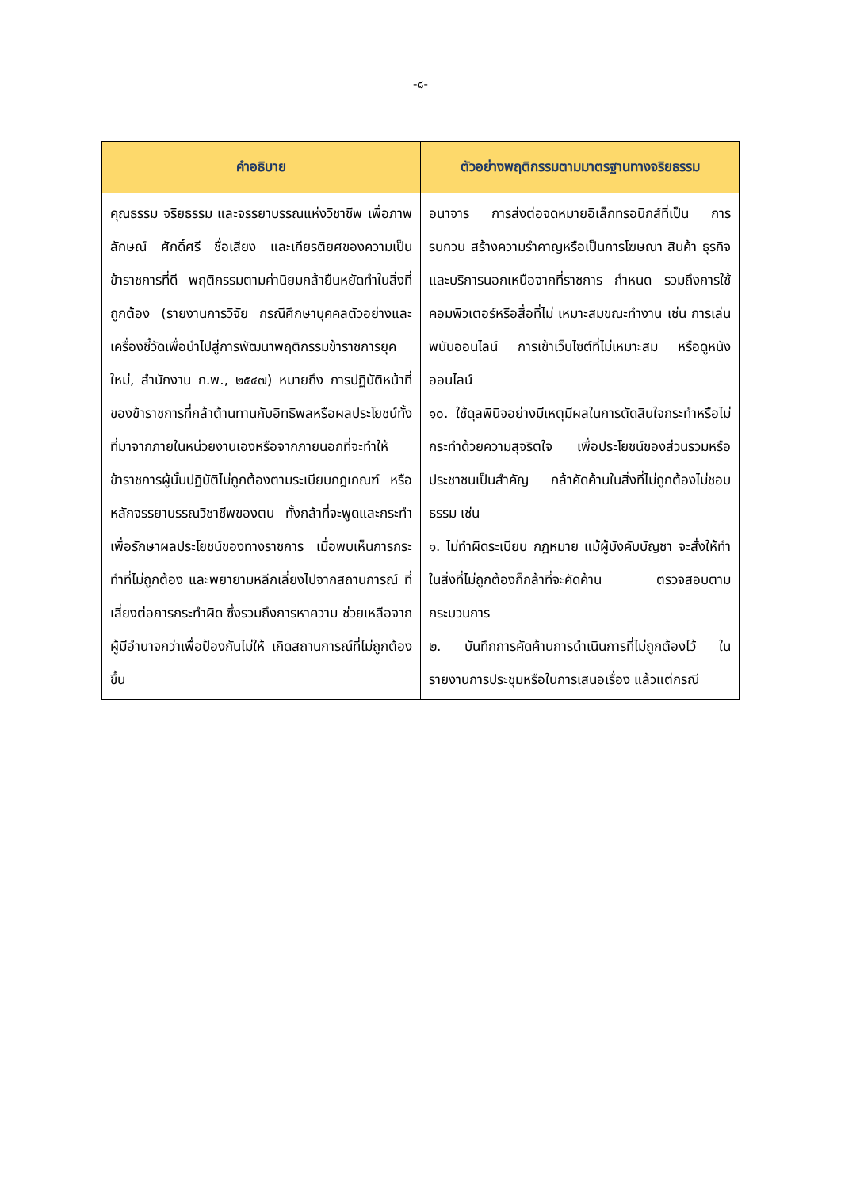-๘-
| คำอธิบาย | ตัวอย่างพฤติกรรมตามมาตรฐานทางจริยธรรม |
| --- | --- |
| คุณธรรม จริยธรรม และจรรยาบรรณแห่งวิชาชีพ เพื่อภาพลักษณ์ ศักดิ์ศรี ชื่อเสียง และเกียรติยศของความเป็นข้าราชการที่ดี พฤติกรรมตามค่านิยมกล้ายืนหยัดทำในสิ่งที่ถูกต้อง (รายงานการวิจัย กรณีศึกษาบุคคลตัวอย่างและเครื่องชี้วัดเพื่อนำไปสู่การพัฒนาพฤติกรรมข้าราชการยุคใหม่, สำนักงาน ก.พ., ๒๕๔๗) หมายถึง การปฏิบัติหน้าที่ของข้าราชการที่กล้าต้านทานกับอิทธิพลหรือผลประโยชน์ทั้งที่มาจากภายในหน่วยงานเองหรือจากภายนอกที่จะทำให้ข้าราชการผู้นั้นปฏิบัติไม่ถูกต้องตามระเบียบกฎเกณฑ์ หรือหลักจรรยาบรรณวิชาชีพของตน ทั้งกล้าที่จะพูดและกระทำเพื่อรักษาผลประโยชน์ของทางราชการ เมื่อพบเห็นการกระทำที่ไม่ถูกต้อง และพยายามหลีกเลี่ยงไปจากสถานการณ์ ที่เสี่ยงต่อการกระทำผิด ซึ่งรวมถึงการหาความ ช่วยเหลือจากผู้มีอำนาจกว่าเพื่อป้องกันไม่ให้ เกิดสถานการณ์ที่ไม่ถูกต้องขึ้น | อนาจาร การส่งต่อจดหมายอิเล็กทรอนิกส์ที่เป็น การรบกวน สร้างความรำคาญหรือเป็นการโฆษณา สินค้า ธุรกิจและบริการนอกเหนือจากที่ราชการ กำหนด รวมถึงการใช้คอมพิวเตอร์หรือสื่อที่ไม่ เหมาะสมขณะทำงาน เช่น การเล่นพนันออนไลน์ การเข้าเว็บไซต์ที่ไม่เหมาะสม หรือดูหนังออนไลน์ ๑๐. ใช้ดุลพินิจอย่างมีเหตุมีผลในการตัดสินใจกระทำหรือไม่กระทำด้วยความสุจริตใจ เพื่อประโยชน์ของส่วนรวมหรือประชาชนเป็นสำคัญ กล้าคัดค้านในสิ่งที่ไม่ถูกต้องไม่ชอบธรรม เช่น ๑. ไม่ทำผิดระเบียบ กฎหมาย แม้ผู้บังคับบัญชา จะสั่งให้ทำในสิ่งที่ไม่ถูกต้องก็กล้าที่จะคัดค้าน ตรวจสอบตามกระบวนการ ๒. บันทึกการคัดค้านการดำเนินการที่ไม่ถูกต้องไว้ ในรายงานการประชุมหรือในการเสนอเรื่อง แล้วแต่กรณี |